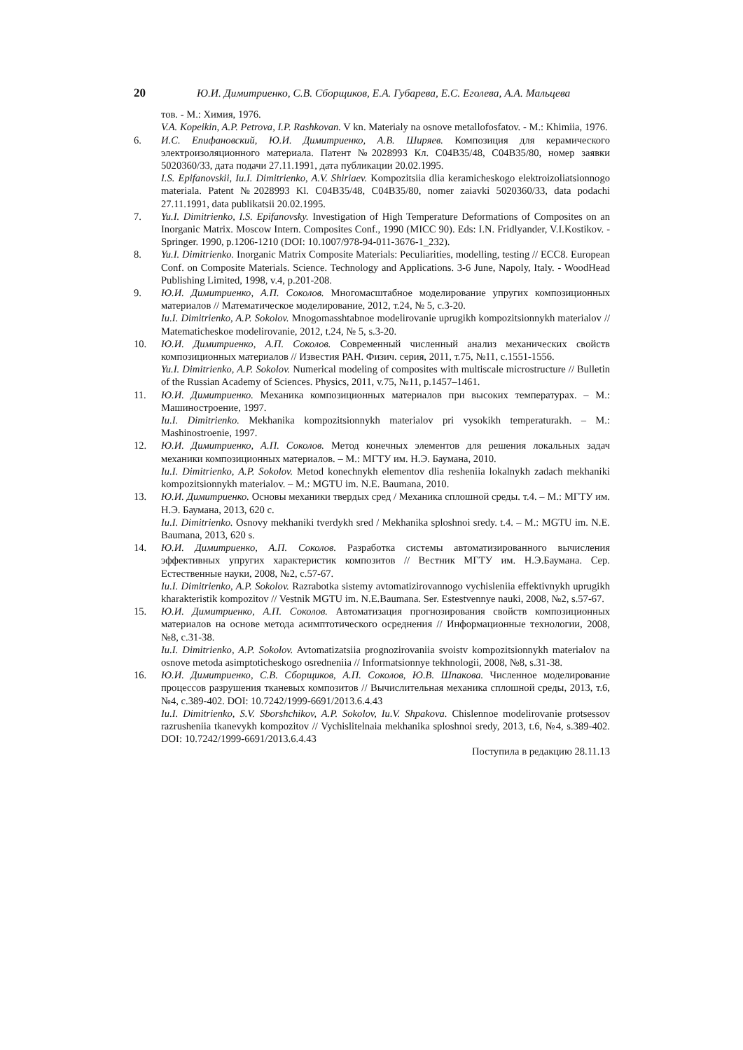20 Ю.И. Димитриенко, С.В. Сборщиков, Е.А. Губарева, Е.С. Еголева, А.А. Мальцева
тов. - М.: Химия, 1976.
V.A. Kopeikin, A.P. Petrova, I.P. Rashkovan. V kn. Materialy na osnove metallofosfatov. - M.: Khimiia, 1976.
6. И.С. Епифановский, Ю.И. Димитриенко, А.В. Ширяев. Композиция для керамического электроизоляционного материала. Патент №2028993 Кл. С04В35/48, С04В35/80, номер заявки 5020360/33, дата подачи 27.11.1991, дата публикации 20.02.1995.
I.S. Epifanovskii, Iu.I. Dimitrienko, A.V. Shiriaev. Kompozitsiia dlia keramicheskogo elektroizoliatsionnogo materiala. Patent №2028993 Kl. C04B35/48, C04B35/80, nomer zaiavki 5020360/33, data podachi 27.11.1991, data publikatsii 20.02.1995.
7. Yu.I. Dimitrienko, I.S. Epifanovsky. Investigation of High Temperature Deformations of Composites on an Inorganic Matrix. Moscow Intern. Composites Conf., 1990 (MICC 90). Eds: I.N. Fridlyander, V.I.Kostikov. - Springer. 1990, p.1206-1210 (DOI: 10.1007/978-94-011-3676-1_232).
8. Yu.I. Dimitrienko. Inorganic Matrix Composite Materials: Peculiarities, modelling, testing // ECC8. European Conf. on Composite Materials. Science. Technology and Applications. 3-6 June, Napoly, Italy. - WoodHead Publishing Limited, 1998, v.4, p.201-208.
9. Ю.И. Димитриенко, А.П. Соколов. Многомасштабное моделирование упругих композиционных материалов // Математическое моделирование, 2012, т.24, № 5, с.3-20.
Iu.I. Dimitrienko, A.P. Sokolov. Mnogomasshtabnoe modelirovanie uprugikh kompozitsionnykh materialov // Matematicheskoe modelirovanie, 2012, t.24, № 5, s.3-20.
10. Ю.И. Димитриенко, А.П. Соколов. Современный численный анализ механических свойств композиционных материалов // Известия РАН. Физич. серия, 2011, т.75, №11, с.1551-1556.
Yu.I. Dimitrienko, A.P. Sokolov. Numerical modeling of composites with multiscale microstructure // Bulletin of the Russian Academy of Sciences. Physics, 2011, v.75, №11, p.1457–1461.
11. Ю.И. Димитриенко. Механика композиционных материалов при высоких температурах. – М.: Машиностроение, 1997.
Iu.I. Dimitrienko. Mekhanika kompozitsionnykh materialov pri vysokikh temperaturakh. – M.: Mashinostroenie, 1997.
12. Ю.И. Димитриенко, А.П. Соколов. Метод конечных элементов для решения локальных задач механики композиционных материалов. – М.: МГТУ им. Н.Э. Баумана, 2010.
Iu.I. Dimitrienko, A.P. Sokolov. Metod konechnykh elementov dlia resheniia lokalnykh zadach mekhaniki kompozitsionnykh materialov. – M.: MGTU im. N.E. Baumana, 2010.
13. Ю.И. Димитриенко. Основы механики твердых сред / Механика сплошной среды. т.4. – М.: МГТУ им. Н.Э. Баумана, 2013, 620 с.
Iu.I. Dimitrienko. Osnovy mekhaniki tverdykh sred / Mekhanika sploshnoi sredy. t.4. – M.: MGTU im. N.E. Baumana, 2013, 620 s.
14. Ю.И. Димитриенко, А.П. Соколов. Разработка системы автоматизированного вычисления эффективных упругих характеристик композитов // Вестник МГТУ им. Н.Э.Баумана. Сер. Естественные науки, 2008, №2, с.57-67.
Iu.I. Dimitrienko, A.P. Sokolov. Razrabotka sistemy avtomatizirovannogo vychisleniia effektivnykh uprugikh kharakteristik kompozitov // Vestnik MGTU im. N.E.Baumana. Ser. Estestvennye nauki, 2008, №2, s.57-67.
15. Ю.И. Димитриенко, А.П. Соколов. Автоматизация прогнозирования свойств композиционных материалов на основе метода асимптотического осреднения // Информационные технологии, 2008, №8, с.31-38.
Iu.I. Dimitrienko, A.P. Sokolov. Avtomatizatsiia prognozirovaniia svoistv kompozitsionnykh materialov na osnove metoda asimptoticheskogo osredneniia // Informatsionnye tekhnologii, 2008, №8, s.31-38.
16. Ю.И. Димитриенко, С.В. Сборщиков, А.П. Соколов, Ю.В. Шпакова. Численное моделирование процессов разрушения тканевых композитов // Вычислительная механика сплошной среды, 2013, т.6, №4, с.389-402. DOI: 10.7242/1999-6691/2013.6.4.43
Iu.I. Dimitrienko, S.V. Sborshchikov, A.P. Sokolov, Iu.V. Shpakova. Chislennoe modelirovanie protsessov razrusheniia tkanevykh kompozitov // Vychislitelnaia mekhanika sploshnoi sredy, 2013, t.6, №4, s.389-402. DOI: 10.7242/1999-6691/2013.6.4.43
Поступила в редакцию 28.11.13